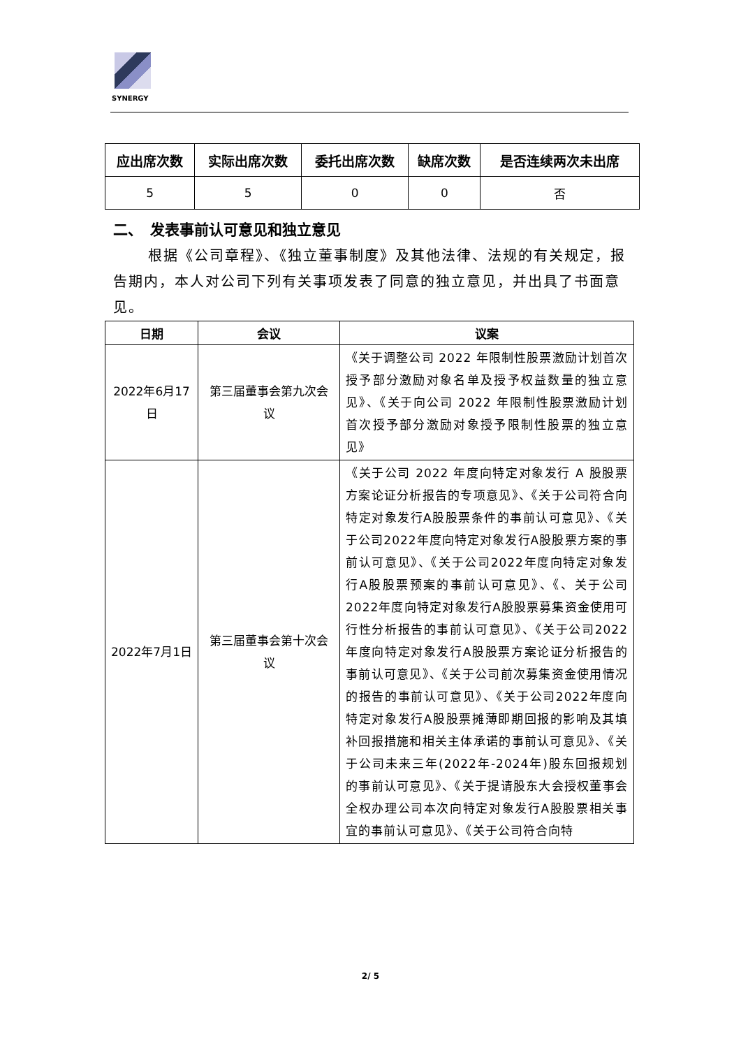SYNERGY
| 应出席次数 | 实际出席次数 | 委托出席次数 | 缺席次数 | 是否连续两次未出席 |
| --- | --- | --- | --- | --- |
| 5 | 5 | 0 | 0 | 否 |
二、　发表事前认可意见和独立意见
根据《公司章程》、《独立董事制度》及其他法律、法规的有关规定，报告期内，本人对公司下列有关事项发表了同意的独立意见，并出具了书面意见。
| 日期 | 会议 | 议案 |
| --- | --- | --- |
| 2022年6月17日 | 第三届董事会第九次会议 | 《关于调整公司 2022 年限制性股票激励计划首次授予部分激励对象名单及授予权益数量的独立意见》、《关于向公司 2022 年限制性股票激励计划首次授予部分激励对象授予限制性股票的独立意见》 |
| 2022年7月1日 | 第三届董事会第十次会议 | 《关于公司 2022 年度向特定对象发行 A 股股票方案论证分析报告的专项意见》、《关于公司符合向特定对象发行A股股票条件的事前认可意见》、《关于公司2022年度向特定对象发行A股股票方案的事前认可意见》、《关于公司2022年度向特定对象发行A股股票预案的事前认可意见》、《、关于公司2022年度向特定对象发行A股股票募集资金使用可行性分析报告的事前认可意见》、《关于公司2022年度向特定对象发行A股股票方案论证分析报告的事前认可意见》、《关于公司前次募集资金使用情况的报告的事前认可意见》、《关于公司2022年度向特定对象发行A股股票摊薄即期回报的影响及其填补回报措施和相关主体承诺的事前认可意见》、《关于公司未来三年(2022年-2024年)股东回报规划的事前认可意见》、《关于提请股东大会授权董事会全权办理公司本次向特定对象发行A股股票相关事宜的事前认可意见》、《关于公司符合向特 |
2/ 5